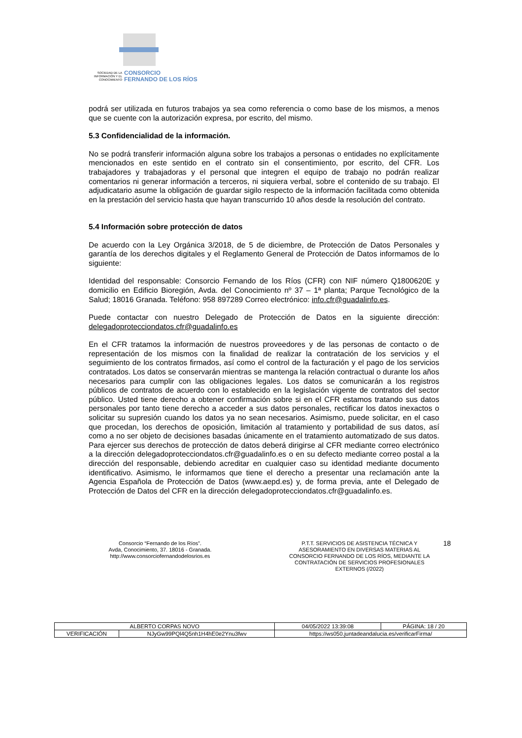SOCIEDAD DE LA INFORMACIÓN Y EL CONOCIMIENTO
CONSORCIO
FERNANDO DE LOS RÍOS
podrá ser utilizada en futuros trabajos ya sea como referencia o como base de los mismos, a menos que se cuente con la autorización expresa, por escrito, del mismo.
5.3 Confidencialidad de la información.
No se podrá transferir información alguna sobre los trabajos a personas o entidades no explícitamente mencionados en este sentido en el contrato sin el consentimiento, por escrito, del CFR. Los trabajadores y trabajadoras y el personal que integren el equipo de trabajo no podrán realizar comentarios ni generar información a terceros, ni siquiera verbal, sobre el contenido de su trabajo. El adjudicatario asume la obligación de guardar sigilo respecto de la información facilitada como obtenida en la prestación del servicio hasta que hayan transcurrido 10 años desde la resolución del contrato.
5.4 Información sobre protección de datos
De acuerdo con la Ley Orgánica 3/2018, de 5 de diciembre, de Protección de Datos Personales y garantía de los derechos digitales y el Reglamento General de Protección de Datos informamos de lo siguiente:
Identidad del responsable: Consorcio Fernando de los Ríos (CFR) con NIF número Q1800620E y domicilio en Edificio Bioregión, Avda. del Conocimiento nº 37 – 1ª planta; Parque Tecnológico de la Salud; 18016 Granada. Teléfono: 958 897289 Correo electrónico: info.cfr@guadalinfo.es.
Puede contactar con nuestro Delegado de Protección de Datos en la siguiente dirección: delegadoprotecciondatos.cfr@guadalinfo.es
En el CFR tratamos la información de nuestros proveedores y de las personas de contacto o de representación de los mismos con la finalidad de realizar la contratación de los servicios y el seguimiento de los contratos firmados, así como el control de la facturación y el pago de los servicios contratados. Los datos se conservarán mientras se mantenga la relación contractual o durante los años necesarios para cumplir con las obligaciones legales. Los datos se comunicarán a los registros públicos de contratos de acuerdo con lo establecido en la legislación vigente de contratos del sector público. Usted tiene derecho a obtener confirmación sobre si en el CFR estamos tratando sus datos personales por tanto tiene derecho a acceder a sus datos personales, rectificar los datos inexactos o solicitar su supresión cuando los datos ya no sean necesarios. Asimismo, puede solicitar, en el caso que procedan, los derechos de oposición, limitación al tratamiento y portabilidad de sus datos, así como a no ser objeto de decisiones basadas únicamente en el tratamiento automatizado de sus datos. Para ejercer sus derechos de protección de datos deberá dirigirse al CFR mediante correo electrónico a la dirección delegadoprotecciondatos.cfr@guadalinfo.es o en su defecto mediante correo postal a la dirección del responsable, debiendo acreditar en cualquier caso su identidad mediante documento identificativo. Asimismo, le informamos que tiene el derecho a presentar una reclamación ante la Agencia Española de Protección de Datos (www.aepd.es) y, de forma previa, ante el Delegado de Protección de Datos del CFR en la dirección delegadoprotecciondatos.cfr@guadalinfo.es.
Consorcio “Fernando de los Ríos”.
Avda, Conocimiento, 37. 18016 - Granada.
http://www.consorciofernandodelosrios.es
P.T.T. SERVICIOS DE ASISTENCIA TÉCNICA Y ASESORAMIENTO EN DIVERSAS MATERIAS AL CONSORCIO FERNANDO DE LOS RÍOS, MEDIANTE LA CONTRATACIÓN DE SERVICIOS PROFESIONALES EXTERNOS (/2022)
18
| ALBERTO CORPAS NOVO | | | 04/05/2022 13:39:08 | PÁGINA: 18 / 20 |
| VERIFICACIÓN | NJyGw99PQl4Q5nh1H4hE0e2Ynu3fwv | https://ws050.juntadeandalucia.es/verificarFirma/ | | |